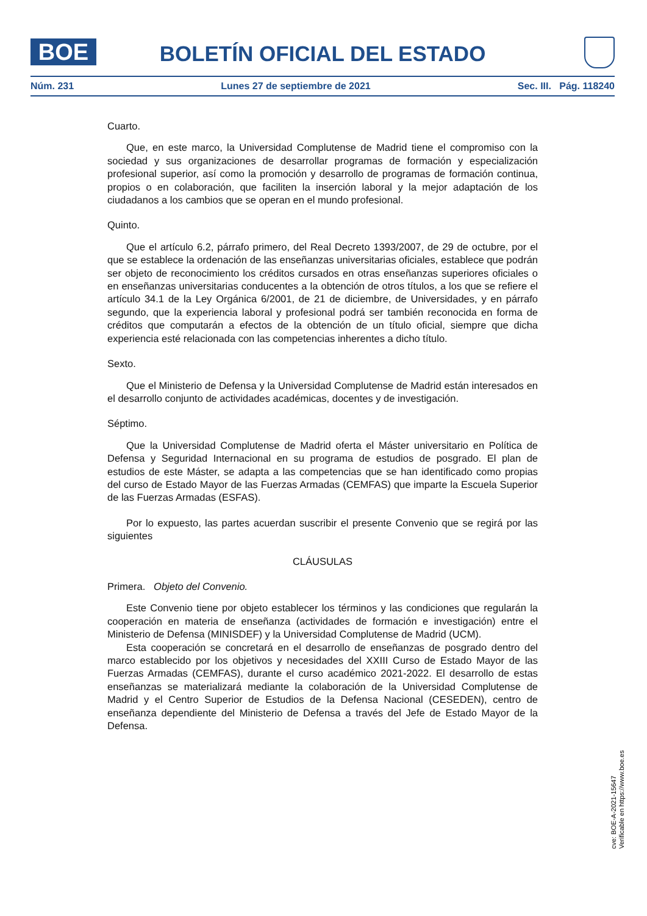BOE
BOLETÍN OFICIAL DEL ESTADO
Núm. 231 Lunes 27 de septiembre de 2021 Sec. III. Pág. 118240
Cuarto.
Que, en este marco, la Universidad Complutense de Madrid tiene el compromiso con la sociedad y sus organizaciones de desarrollar programas de formación y especialización profesional superior, así como la promoción y desarrollo de programas de formación continua, propios o en colaboración, que faciliten la inserción laboral y la mejor adaptación de los ciudadanos a los cambios que se operan en el mundo profesional.
Quinto.
Que el artículo 6.2, párrafo primero, del Real Decreto 1393/2007, de 29 de octubre, por el que se establece la ordenación de las enseñanzas universitarias oficiales, establece que podrán ser objeto de reconocimiento los créditos cursados en otras enseñanzas superiores oficiales o en enseñanzas universitarias conducentes a la obtención de otros títulos, a los que se refiere el artículo 34.1 de la Ley Orgánica 6/2001, de 21 de diciembre, de Universidades, y en párrafo segundo, que la experiencia laboral y profesional podrá ser también reconocida en forma de créditos que computarán a efectos de la obtención de un título oficial, siempre que dicha experiencia esté relacionada con las competencias inherentes a dicho título.
Sexto.
Que el Ministerio de Defensa y la Universidad Complutense de Madrid están interesados en el desarrollo conjunto de actividades académicas, docentes y de investigación.
Séptimo.
Que la Universidad Complutense de Madrid oferta el Máster universitario en Política de Defensa y Seguridad Internacional en su programa de estudios de posgrado. El plan de estudios de este Máster, se adapta a las competencias que se han identificado como propias del curso de Estado Mayor de las Fuerzas Armadas (CEMFAS) que imparte la Escuela Superior de las Fuerzas Armadas (ESFAS).
Por lo expuesto, las partes acuerdan suscribir el presente Convenio que se regirá por las siguientes
CLÁUSULAS
Primera. Objeto del Convenio.
Este Convenio tiene por objeto establecer los términos y las condiciones que regularán la cooperación en materia de enseñanza (actividades de formación e investigación) entre el Ministerio de Defensa (MINISDEF) y la Universidad Complutense de Madrid (UCM).
Esta cooperación se concretará en el desarrollo de enseñanzas de posgrado dentro del marco establecido por los objetivos y necesidades del XXIII Curso de Estado Mayor de las Fuerzas Armadas (CEMFAS), durante el curso académico 2021-2022. El desarrollo de estas enseñanzas se materializará mediante la colaboración de la Universidad Complutense de Madrid y el Centro Superior de Estudios de la Defensa Nacional (CESEDEN), centro de enseñanza dependiente del Ministerio de Defensa a través del Jefe de Estado Mayor de la Defensa.
cve: BOE-A-2021-15647
Verificable en https://www.boe.es